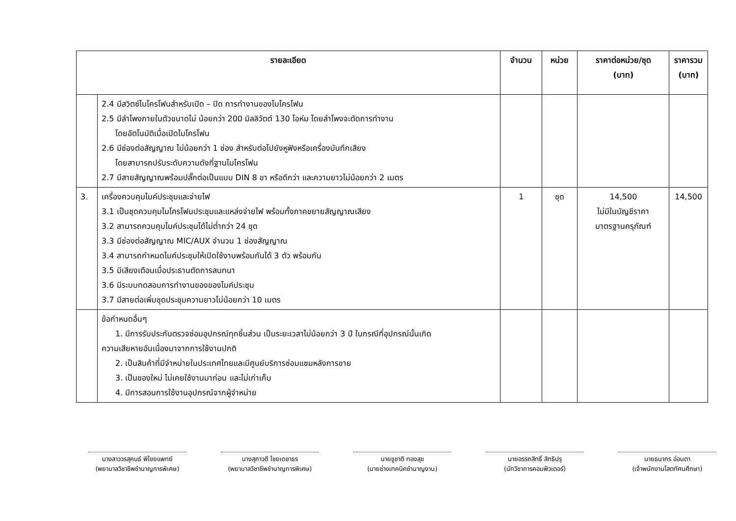| รายละเอียด | | จำนวน | หน่วย | ราคาต่อหน่วย/ชุด (บาท) | ราคารวม (บาท) |
| --- | --- | --- | --- | --- | --- |
| | 2.4 มีสวิตซ์ไมโครโฟนสำหรับเปิด – ปิด การทำงานของไมโครโฟน 2.5 มีลำโพงภายในตัวขนาดไม่ น้อยกว่า 200 มิลลิวัตต์ 130 โอห์ม โดยลำโพงจะตัดการทำงาน โดยอัตโนมัติเมื่อเปิดไมโครโฟน 2.6 มีช่องต่อสัญญาณ ไม่น้อยกว่า 1 ช่อง สำหรับต่อไปยังหูฟังหรือเครื่องบันทึกเสียง โดยสามารถปรับระดับความดังที่ฐานไมโครโฟน 2.7 มีสายสัญญาณพร้อมปลั๊กต่อเป็นแบบ DIN 8 ขา หรือดีกว่า และความยาวไม่น้อยกว่า 2 เมตร | | | | |
| 3. | เครื่องควบคุมไมค์ประชุมและจ่ายไฟ 3.1 เป็นชุดควบคุมไมโครโฟนประชุมและแหล่งจ่ายไฟ พร้อมทั้งภาคขยายสัญญาณเสียง 3.2 สามารถควบคุมไมค์ประชุมได้ไม่ต่ำกว่า 24 ชุด 3.3 มีช่องต่อสัญญาณ MIC/AUX จำนวน 1 ช่องสัญญาณ 3.4 สามารถกำหนดไมค์ประชุมให้เปิดใช้งานพร้อมกันได้ 3 ตัว พร้อมกัน 3.5 มีเสียงเตือนเมื่อประธานตัดการสนทนา 3.6 มีระบบทดสอบการทำงานของของไมค์ประชุม 3.7 มีสายต่อเพิ่มชุดประชุมความยาวไม่น้อยกว่า 10 เมตร | 1 | ชุด | 14,500 ไม่มีในบัญชีราคา มาตรฐานครุภัณฑ์ | 14,500 |
| | ข้อกำหนดอื่นๆ 1. มีการรับประกันตรวจซ่อมอุปกรณ์ทุกชิ้นส่วน เป็นระยะเวลาไม่น้อยกว่า 3 ปี ในกรณีที่อุปกรณ์นั้นเกิด ความเสียหายอันเนื่องมาจากการใช้งานปกติ 2. เป็นสินค้าที่มีจำหน่ายในประเทศไทยและมีศูนย์บริการซ่อมแซมหลังการขาย 3. เป็นของใหม่ ไม่เคยใช้งานมาก่อน และไม่เก่าเก็บ 4. มีการสอนการใช้งานอุปกรณ์จากผู้จำหน่าย | | | | |
นางสาววรสุคนธ์ พิไชยแพทย์
(พยาบาลวิชาชีพชำนาญการพิเศษ)
นางสุภาวดี ไชยเดชาธร
(พยาบาลวิชาชีพชำนาญการพิเศษ)
นายชูชาติ ทองสุข
(นายช่างเทคนิคชำนาญงาน)
นายอรรถสิทธิ์ สิทธิปรุ
(นักวิชาการคอมพิวเตอร์)
นายธนากร อ่อนตา
(เจ้าพนักงานโสตทัศนศึกษา)